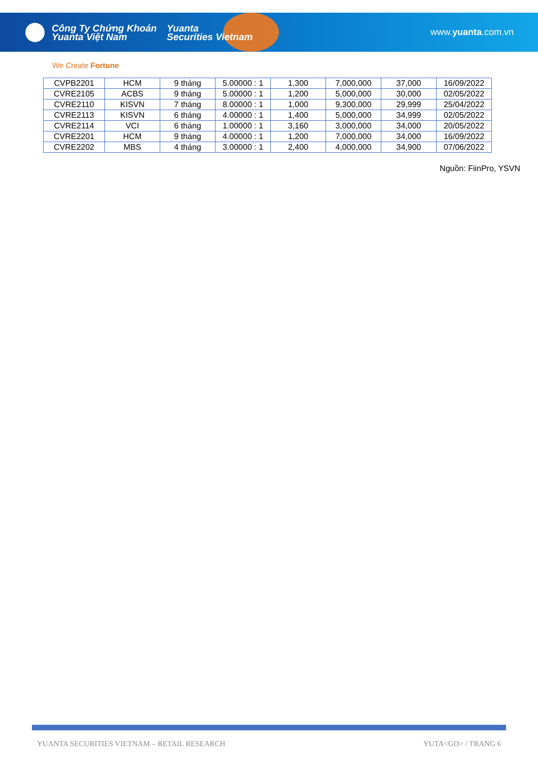Công Ty Chứng Khoán
Yuanta Việt Nam
Yuanta
Securities Vietnam
www.yuanta.com.vn
We Create Fortune
| CVPB2201 | HCM | 9 tháng | 5.00000 : 1 | 1,300 | 7,000,000 | 37,000 | 16/09/2022 |
| CVRE2105 | ACBS | 9 tháng | 5.00000 : 1 | 1,200 | 5,000,000 | 30,000 | 02/05/2022 |
| CVRE2110 | KISVN | 7 tháng | 8.00000 : 1 | 1,000 | 9,300,000 | 29,999 | 25/04/2022 |
| CVRE2113 | KISVN | 6 tháng | 4.00000 : 1 | 1,400 | 5,000,000 | 34,999 | 02/05/2022 |
| CVRE2114 | VCI | 6 tháng | 1.00000 : 1 | 3,160 | 3,000,000 | 34,000 | 20/05/2022 |
| CVRE2201 | HCM | 9 tháng | 4.00000 : 1 | 1,200 | 7,000,000 | 34,000 | 16/09/2022 |
| CVRE2202 | MBS | 4 tháng | 3.00000 : 1 | 2,400 | 4,000,000 | 34,900 | 07/06/2022 |
Nguồn: FiinPro, YSVN
YUANTA SECURITIES VIETNAM – RETAIL RESEARCH YUTA<GO> / TRANG 6